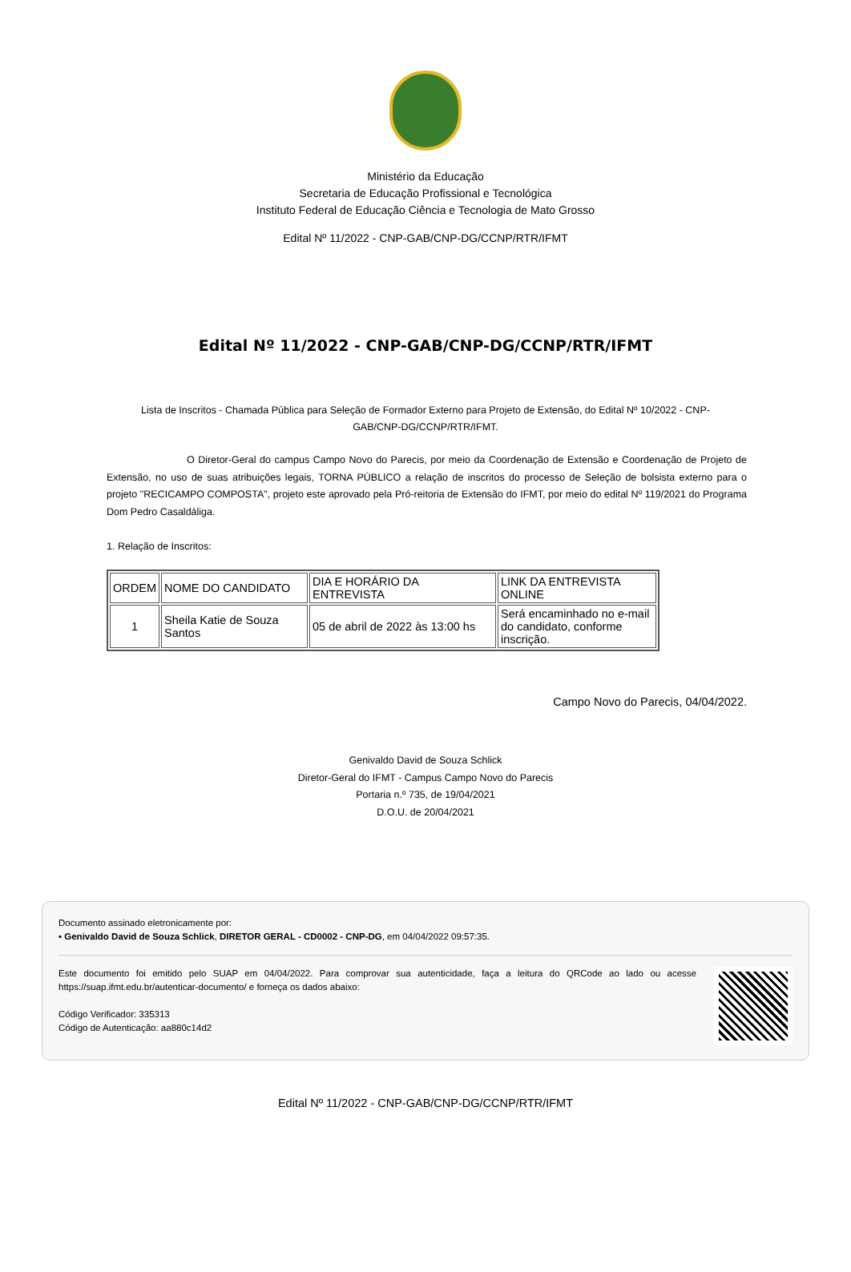Ministério da Educação
Secretaria de Educação Profissional e Tecnológica
Instituto Federal de Educação Ciência e Tecnologia de Mato Grosso
Edital Nº 11/2022 - CNP-GAB/CNP-DG/CCNP/RTR/IFMT
Edital Nº 11/2022 - CNP-GAB/CNP-DG/CCNP/RTR/IFMT
Lista de Inscritos - Chamada Pública para Seleção de Formador Externo para Projeto de Extensão, do Edital Nº 10/2022 - CNP-GAB/CNP-DG/CCNP/RTR/IFMT.
O Diretor-Geral do campus Campo Novo do Parecis, por meio da Coordenação de Extensão e Coordenação de Projeto de Extensão, no uso de suas atribuições legais, TORNA PÚBLICO a relação de inscritos do processo de Seleção de bolsista externo para o projeto "RECICAMPO COMPOSTA", projeto este aprovado pela Pró-reitoria de Extensão do IFMT, por meio do edital Nº 119/2021 do Programa Dom Pedro Casaldáliga.
1. Relação de Inscritos:
| ORDEM | NOME DO CANDIDATO | DIA E HORÁRIO DA ENTREVISTA | LINK DA ENTREVISTA ONLINE |
| 1 | Sheila Katie de Souza Santos | 05 de abril de 2022 às 13:00 hs | Será encaminhado no e-mail do candidato, conforme inscrição. |
Campo Novo do Parecis, 04/04/2022.
Genivaldo David de Souza Schlick
Diretor-Geral do IFMT - Campus Campo Novo do Parecis
Portaria n.º 735, de 19/04/2021
D.O.U. de 20/04/2021
Documento assinado eletronicamente por:
▪ Genivaldo David de Souza Schlick, DIRETOR GERAL - CD0002 - CNP-DG, em 04/04/2022 09:57:35.
Este documento foi emitido pelo SUAP em 04/04/2022. Para comprovar sua autenticidade, faça a leitura do QRCode ao lado ou acesse https://suap.ifmt.edu.br/autenticar-documento/ e forneça os dados abaixo:
Código Verificador: 335313
Código de Autenticação: aa880c14d2
Edital Nº 11/2022 - CNP-GAB/CNP-DG/CCNP/RTR/IFMT